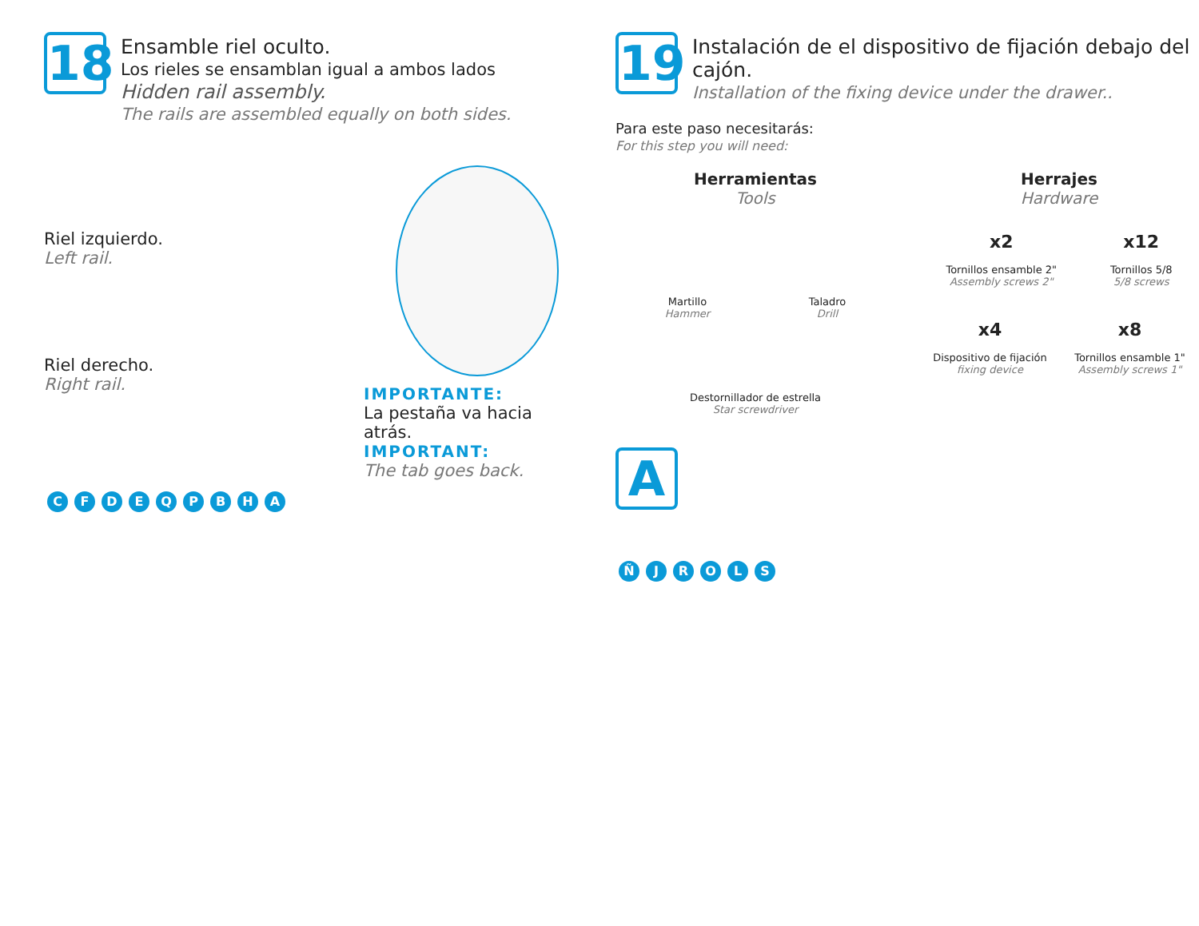18
Ensamble riel oculto.
Los rieles se ensamblan igual a ambos lados
Hidden rail assembly.
The rails are assembled equally on both sides.
Riel izquierdo.
Left rail.
Riel derecho.
Right rail.
IMPORTANTE:
La pestaña va hacia atrás.
IMPORTANT:
The tab goes back.
CFDEQPBHA
19
Instalación de el dispositivo de fijación debajo del cajón.
Installation of the fixing device under the drawer..
Para este paso necesitarás:
For this step you will need:
Herramientas
Tools
Martillo
Hammer
Taladro
Drill
Destornillador de estrella
Star screwdriver
Herrajes
Hardware
x2
Tornillos ensamble 2"
Assembly screws 2"
x12
Tornillos 5/8
5/8 screws
x4
Dispositivo de fijación
fixing device
x8
Tornillos ensamble 1"
Assembly screws 1"
A
ÑJROLS